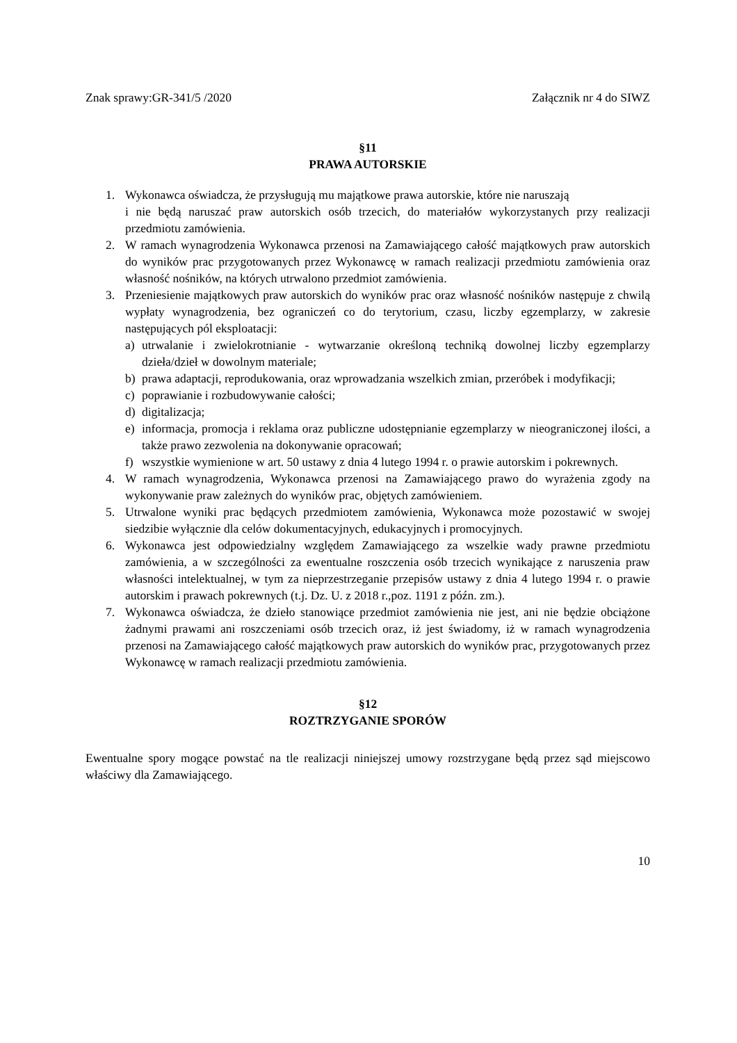Znak sprawy:GR-341/5 /2020 Załącznik nr 4 do SIWZ
§11
PRAWA AUTORSKIE
1. Wykonawca oświadcza, że przysługują mu majątkowe prawa autorskie, które nie naruszają
i nie będą naruszać praw autorskich osób trzecich, do materiałów wykorzystanych przy realizacji przedmiotu zamówienia.
2. W ramach wynagrodzenia Wykonawca przenosi na Zamawiającego całość majątkowych praw autorskich do wyników prac przygotowanych przez Wykonawcę w ramach realizacji przedmiotu zamówienia oraz własność nośników, na których utrwalono przedmiot zamówienia.
3. Przeniesienie majątkowych praw autorskich do wyników prac oraz własność nośników następuje z chwilą wypłaty wynagrodzenia, bez ograniczeń co do terytorium, czasu, liczby egzemplarzy, w zakresie następujących pól eksploatacji:
a) utrwalanie i zwielokrotnianie - wytwarzanie określoną techniką dowolnej liczby egzemplarzy dzieła/dzieł w dowolnym materiale;
b) prawa adaptacji, reprodukowania, oraz wprowadzania wszelkich zmian, przeróbek i modyfikacji;
c) poprawianie i rozbudowywanie całości;
d) digitalizacja;
e) informacja, promocja i reklama oraz publiczne udostępnianie egzemplarzy w nieograniczonej ilości, a także prawo zezwolenia na dokonywanie opracowań;
f) wszystkie wymienione w art. 50 ustawy z dnia 4 lutego 1994 r. o prawie autorskim i pokrewnych.
4. W ramach wynagrodzenia, Wykonawca przenosi na Zamawiającego prawo do wyrażenia zgody na wykonywanie praw zależnych do wyników prac, objętych zamówieniem.
5. Utrwalone wyniki prac będących przedmiotem zamówienia, Wykonawca może pozostawić w swojej siedzibie wyłącznie dla celów dokumentacyjnych, edukacyjnych i promocyjnych.
6. Wykonawca jest odpowiedzialny względem Zamawiającego za wszelkie wady prawne przedmiotu zamówienia, a w szczególności za ewentualne roszczenia osób trzecich wynikające z naruszenia praw własności intelektualnej, w tym za nieprzestrzeganie przepisów ustawy z dnia 4 lutego 1994 r. o prawie autorskim i prawach pokrewnych (t.j. Dz. U. z 2018 r.,poz. 1191 z późn. zm.).
7. Wykonawca oświadcza, że dzieło stanowiące przedmiot zamówienia nie jest, ani nie będzie obciążone żadnymi prawami ani roszczeniami osób trzecich oraz, iż jest świadomy, iż w ramach wynagrodzenia przenosi na Zamawiającego całość majątkowych praw autorskich do wyników prac, przygotowanych przez Wykonawcę w ramach realizacji przedmiotu zamówienia.
§12
ROZTRZYGANIE SPORÓW
Ewentualne spory mogące powstać na tle realizacji niniejszej umowy rozstrzygane będą przez sąd miejscowo właściwy dla Zamawiającego.
10